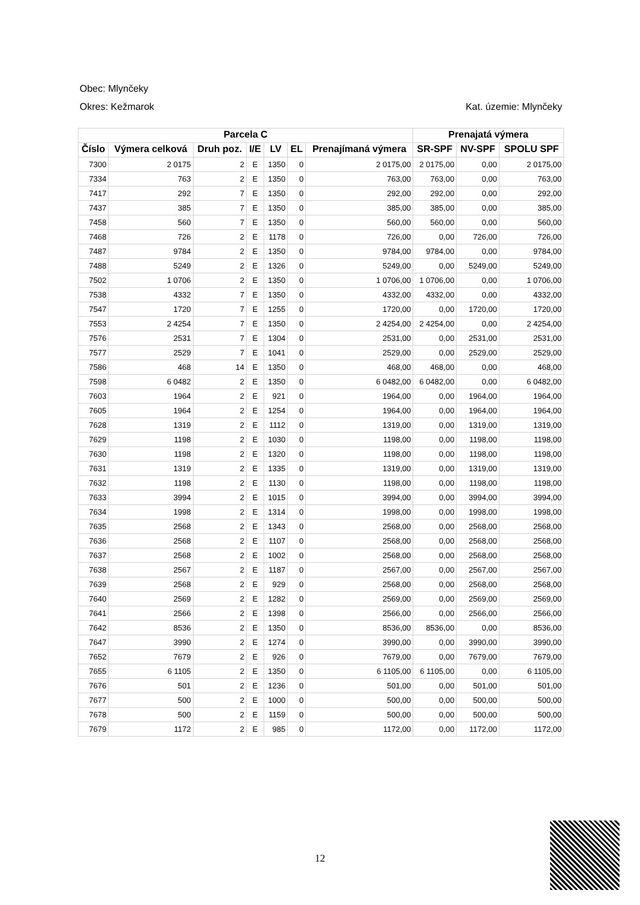Obec: Mlynčeky
Okres: Kežmarok Kat. územie: Mlynčeky
| Parcela C | | | | | | | Prenajatá výmera | | |
| --- | --- | --- | --- | --- | --- | --- | --- | --- | --- |
| Číslo | Výmera celková | Druh poz. | I/E | LV | EL | Prenajímaná výmera | SR-SPF | NV-SPF | SPOLU SPF |
| 7300 | 2 0175 | 2 | E | 1350 | 0 | 2 0175,00 | 2 0175,00 | 0,00 | 2 0175,00 |
| 7334 | 763 | 2 | E | 1350 | 0 | 763,00 | 763,00 | 0,00 | 763,00 |
| 7417 | 292 | 7 | E | 1350 | 0 | 292,00 | 292,00 | 0,00 | 292,00 |
| 7437 | 385 | 7 | E | 1350 | 0 | 385,00 | 385,00 | 0,00 | 385,00 |
| 7458 | 560 | 7 | E | 1350 | 0 | 560,00 | 560,00 | 0,00 | 560,00 |
| 7468 | 726 | 2 | E | 1178 | 0 | 726,00 | 0,00 | 726,00 | 726,00 |
| 7487 | 9784 | 2 | E | 1350 | 0 | 9784,00 | 9784,00 | 0,00 | 9784,00 |
| 7488 | 5249 | 2 | E | 1326 | 0 | 5249,00 | 0,00 | 5249,00 | 5249,00 |
| 7502 | 1 0706 | 2 | E | 1350 | 0 | 1 0706,00 | 1 0706,00 | 0,00 | 1 0706,00 |
| 7538 | 4332 | 7 | E | 1350 | 0 | 4332,00 | 4332,00 | 0,00 | 4332,00 |
| 7547 | 1720 | 7 | E | 1255 | 0 | 1720,00 | 0,00 | 1720,00 | 1720,00 |
| 7553 | 2 4254 | 7 | E | 1350 | 0 | 2 4254,00 | 2 4254,00 | 0,00 | 2 4254,00 |
| 7576 | 2531 | 7 | E | 1304 | 0 | 2531,00 | 0,00 | 2531,00 | 2531,00 |
| 7577 | 2529 | 7 | E | 1041 | 0 | 2529,00 | 0,00 | 2529,00 | 2529,00 |
| 7586 | 468 | 14 | E | 1350 | 0 | 468,00 | 468,00 | 0,00 | 468,00 |
| 7598 | 6 0482 | 2 | E | 1350 | 0 | 6 0482,00 | 6 0482,00 | 0,00 | 6 0482,00 |
| 7603 | 1964 | 2 | E | 921 | 0 | 1964,00 | 0,00 | 1964,00 | 1964,00 |
| 7605 | 1964 | 2 | E | 1254 | 0 | 1964,00 | 0,00 | 1964,00 | 1964,00 |
| 7628 | 1319 | 2 | E | 1112 | 0 | 1319,00 | 0,00 | 1319,00 | 1319,00 |
| 7629 | 1198 | 2 | E | 1030 | 0 | 1198,00 | 0,00 | 1198,00 | 1198,00 |
| 7630 | 1198 | 2 | E | 1320 | 0 | 1198,00 | 0,00 | 1198,00 | 1198,00 |
| 7631 | 1319 | 2 | E | 1335 | 0 | 1319,00 | 0,00 | 1319,00 | 1319,00 |
| 7632 | 1198 | 2 | E | 1130 | 0 | 1198,00 | 0,00 | 1198,00 | 1198,00 |
| 7633 | 3994 | 2 | E | 1015 | 0 | 3994,00 | 0,00 | 3994,00 | 3994,00 |
| 7634 | 1998 | 2 | E | 1314 | 0 | 1998,00 | 0,00 | 1998,00 | 1998,00 |
| 7635 | 2568 | 2 | E | 1343 | 0 | 2568,00 | 0,00 | 2568,00 | 2568,00 |
| 7636 | 2568 | 2 | E | 1107 | 0 | 2568,00 | 0,00 | 2568,00 | 2568,00 |
| 7637 | 2568 | 2 | E | 1002 | 0 | 2568,00 | 0,00 | 2568,00 | 2568,00 |
| 7638 | 2567 | 2 | E | 1187 | 0 | 2567,00 | 0,00 | 2567,00 | 2567,00 |
| 7639 | 2568 | 2 | E | 929 | 0 | 2568,00 | 0,00 | 2568,00 | 2568,00 |
| 7640 | 2569 | 2 | E | 1282 | 0 | 2569,00 | 0,00 | 2569,00 | 2569,00 |
| 7641 | 2566 | 2 | E | 1398 | 0 | 2566,00 | 0,00 | 2566,00 | 2566,00 |
| 7642 | 8536 | 2 | E | 1350 | 0 | 8536,00 | 8536,00 | 0,00 | 8536,00 |
| 7647 | 3990 | 2 | E | 1274 | 0 | 3990,00 | 0,00 | 3990,00 | 3990,00 |
| 7652 | 7679 | 2 | E | 926 | 0 | 7679,00 | 0,00 | 7679,00 | 7679,00 |
| 7655 | 6 1105 | 2 | E | 1350 | 0 | 6 1105,00 | 6 1105,00 | 0,00 | 6 1105,00 |
| 7676 | 501 | 2 | E | 1236 | 0 | 501,00 | 0,00 | 501,00 | 501,00 |
| 7677 | 500 | 2 | E | 1000 | 0 | 500,00 | 0,00 | 500,00 | 500,00 |
| 7678 | 500 | 2 | E | 1159 | 0 | 500,00 | 0,00 | 500,00 | 500,00 |
| 7679 | 1172 | 2 | E | 985 | 0 | 1172,00 | 0,00 | 1172,00 | 1172,00 |
12